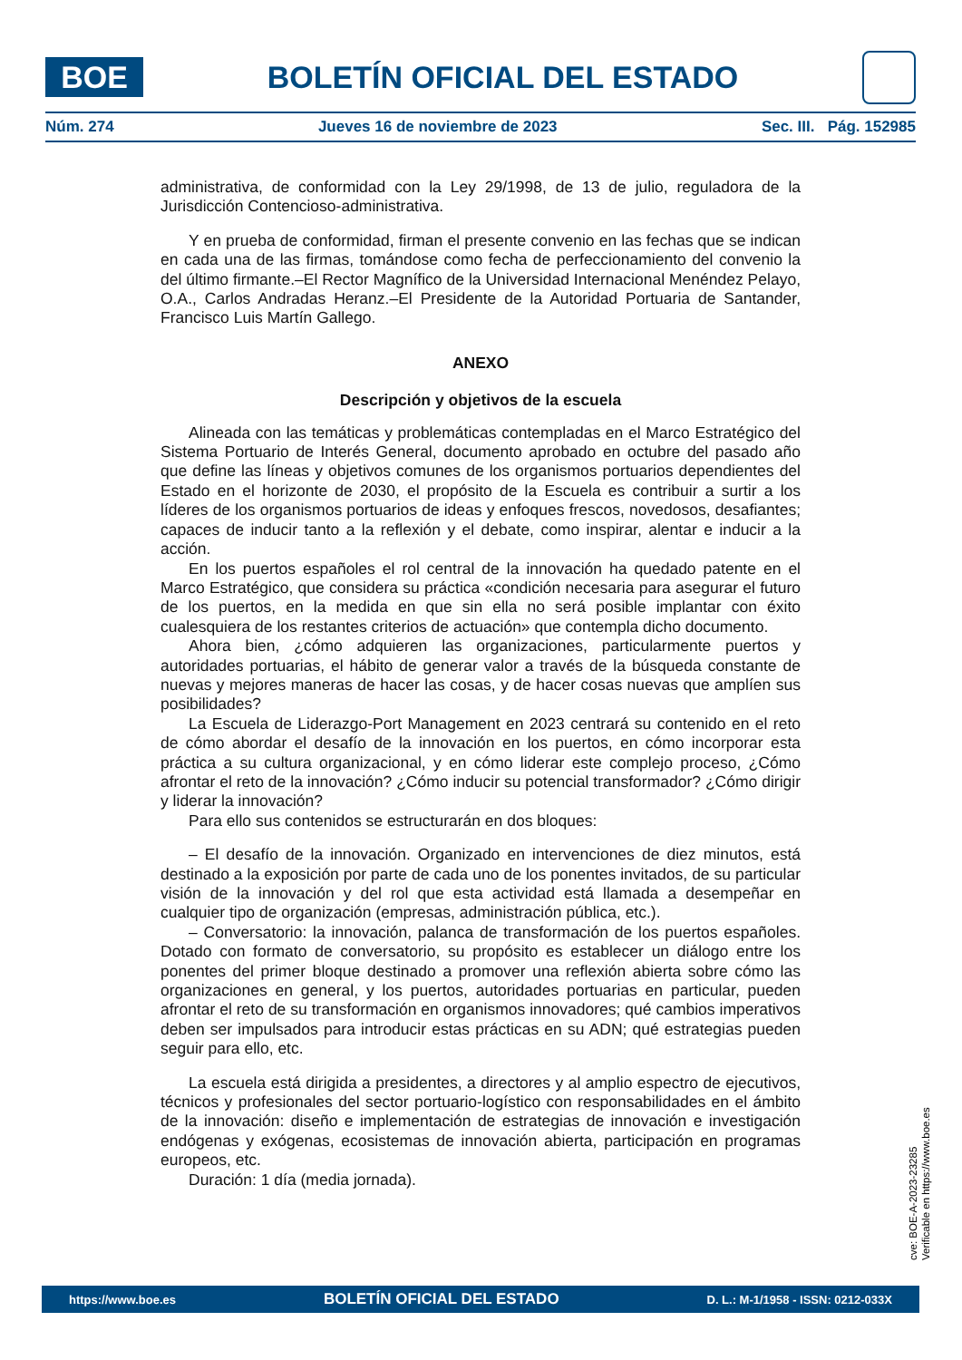BOE
BOLETÍN OFICIAL DEL ESTADO
Núm. 274 Jueves 16 de noviembre de 2023 Sec. III. Pág. 152985
administrativa, de conformidad con la Ley 29/1998, de 13 de julio, reguladora de la Jurisdicción Contencioso-administrativa.
Y en prueba de conformidad, firman el presente convenio en las fechas que se indican en cada una de las firmas, tomándose como fecha de perfeccionamiento del convenio la del último firmante.–El Rector Magnífico de la Universidad Internacional Menéndez Pelayo, O.A., Carlos Andradas Heranz.–El Presidente de la Autoridad Portuaria de Santander, Francisco Luis Martín Gallego.
ANEXO
Descripción y objetivos de la escuela
Alineada con las temáticas y problemáticas contempladas en el Marco Estratégico del Sistema Portuario de Interés General, documento aprobado en octubre del pasado año que define las líneas y objetivos comunes de los organismos portuarios dependientes del Estado en el horizonte de 2030, el propósito de la Escuela es contribuir a surtir a los líderes de los organismos portuarios de ideas y enfoques frescos, novedosos, desafiantes; capaces de inducir tanto a la reflexión y el debate, como inspirar, alentar e inducir a la acción.
En los puertos españoles el rol central de la innovación ha quedado patente en el Marco Estratégico, que considera su práctica «condición necesaria para asegurar el futuro de los puertos, en la medida en que sin ella no será posible implantar con éxito cualesquiera de los restantes criterios de actuación» que contempla dicho documento.
Ahora bien, ¿cómo adquieren las organizaciones, particularmente puertos y autoridades portuarias, el hábito de generar valor a través de la búsqueda constante de nuevas y mejores maneras de hacer las cosas, y de hacer cosas nuevas que amplíen sus posibilidades?
La Escuela de Liderazgo-Port Management en 2023 centrará su contenido en el reto de cómo abordar el desafío de la innovación en los puertos, en cómo incorporar esta práctica a su cultura organizacional, y en cómo liderar este complejo proceso, ¿Cómo afrontar el reto de la innovación? ¿Cómo inducir su potencial transformador? ¿Cómo dirigir y liderar la innovación?
Para ello sus contenidos se estructurarán en dos bloques:
– El desafío de la innovación. Organizado en intervenciones de diez minutos, está destinado a la exposición por parte de cada uno de los ponentes invitados, de su particular visión de la innovación y del rol que esta actividad está llamada a desempeñar en cualquier tipo de organización (empresas, administración pública, etc.).
– Conversatorio: la innovación, palanca de transformación de los puertos españoles. Dotado con formato de conversatorio, su propósito es establecer un diálogo entre los ponentes del primer bloque destinado a promover una reflexión abierta sobre cómo las organizaciones en general, y los puertos, autoridades portuarias en particular, pueden afrontar el reto de su transformación en organismos innovadores; qué cambios imperativos deben ser impulsados para introducir estas prácticas en su ADN; qué estrategias pueden seguir para ello, etc.
La escuela está dirigida a presidentes, a directores y al amplio espectro de ejecutivos, técnicos y profesionales del sector portuario-logístico con responsabilidades en el ámbito de la innovación: diseño e implementación de estrategias de innovación e investigación endógenas y exógenas, ecosistemas de innovación abierta, participación en programas europeos, etc.
Duración: 1 día (media jornada).
cve: BOE-A-2023-23285
Verificable en https://www.boe.es
https://www.boe.es BOLETÍN OFICIAL DEL ESTADO D. L.: M-1/1958 - ISSN: 0212-033X